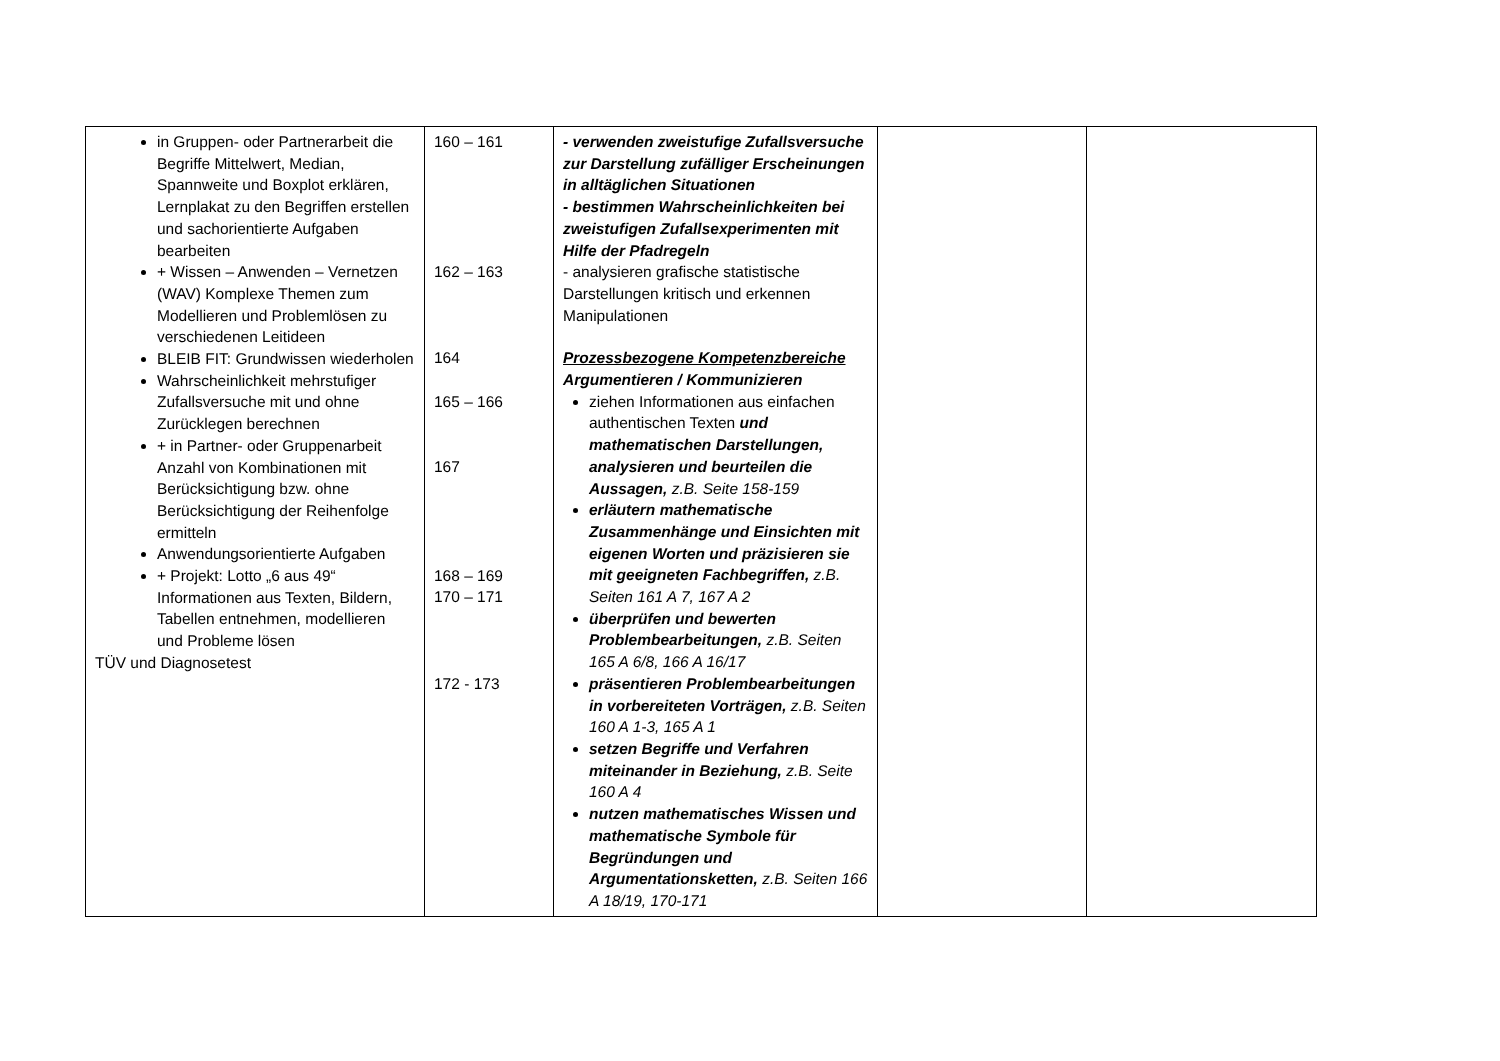| in Gruppen- oder Partnerarbeit die Begriffe Mittelwert, Median, Spannweite und Boxplot erklären, Lernplakat zu den Begriffen erstellen und sachorientierte Aufgaben bearbeiten + Wissen – Anwenden – Vernetzen (WAV) Komplexe Themen zum Modellieren und Problemlösen zu verschiedenen Leitideen BLEIB FIT: Grundwissen wiederholen Wahrscheinlichkeit mehrstufiger Zufallsversuche mit und ohne Zurücklegen berechnen + in Partner- oder Gruppenarbeit Anzahl von Kombinationen mit Berücksichtigung bzw. ohne Berücksichtigung der Reihenfolge ermitteln Anwendungsorientierte Aufgaben + Projekt: Lotto „6 aus 49“ Informationen aus Texten, Bildern, Tabellen entnehmen, modellieren und Probleme lösen TÜV und Diagnosetest | 160 – 161 162 – 163 164 165 – 166 167 168 – 169 170 – 171 172 - 173 | - verwenden zweistufige Zufallsversuche zur Darstellung zufälliger Erscheinungen in alltäglichen Situationen - bestimmen Wahrscheinlichkeiten bei zweistufigen Zufallsexperimenten mit Hilfe der Pfadregeln - analysieren grafische statistische Darstellungen kritisch und erkennen Manipulationen Prozessbezogene Kompetenzbereiche Argumentieren / Kommunizieren ziehen Informationen aus einfachen authentischen Texten und mathematischen Darstellungen, analysieren und beurteilen die Aussagen, z.B. Seite 158-159 erläutern mathematische Zusammenhänge und Einsichten mit eigenen Worten und präzisieren sie mit geeigneten Fachbegriffen, z.B. Seiten 161 A 7, 167 A 2 überprüfen und bewerten Problembearbeitungen, z.B. Seiten 165 A 6/8, 166 A 16/17 präsentieren Problembearbeitungen in vorbereiteten Vorträgen, z.B. Seiten 160 A 1-3, 165 A 1 setzen Begriffe und Verfahren miteinander in Beziehung, z.B. Seite 160 A 4 nutzen mathematisches Wissen und mathematische Symbole für Begründungen und Argumentationsketten, z.B. Seiten 166 A 18/19, 170-171 | | |